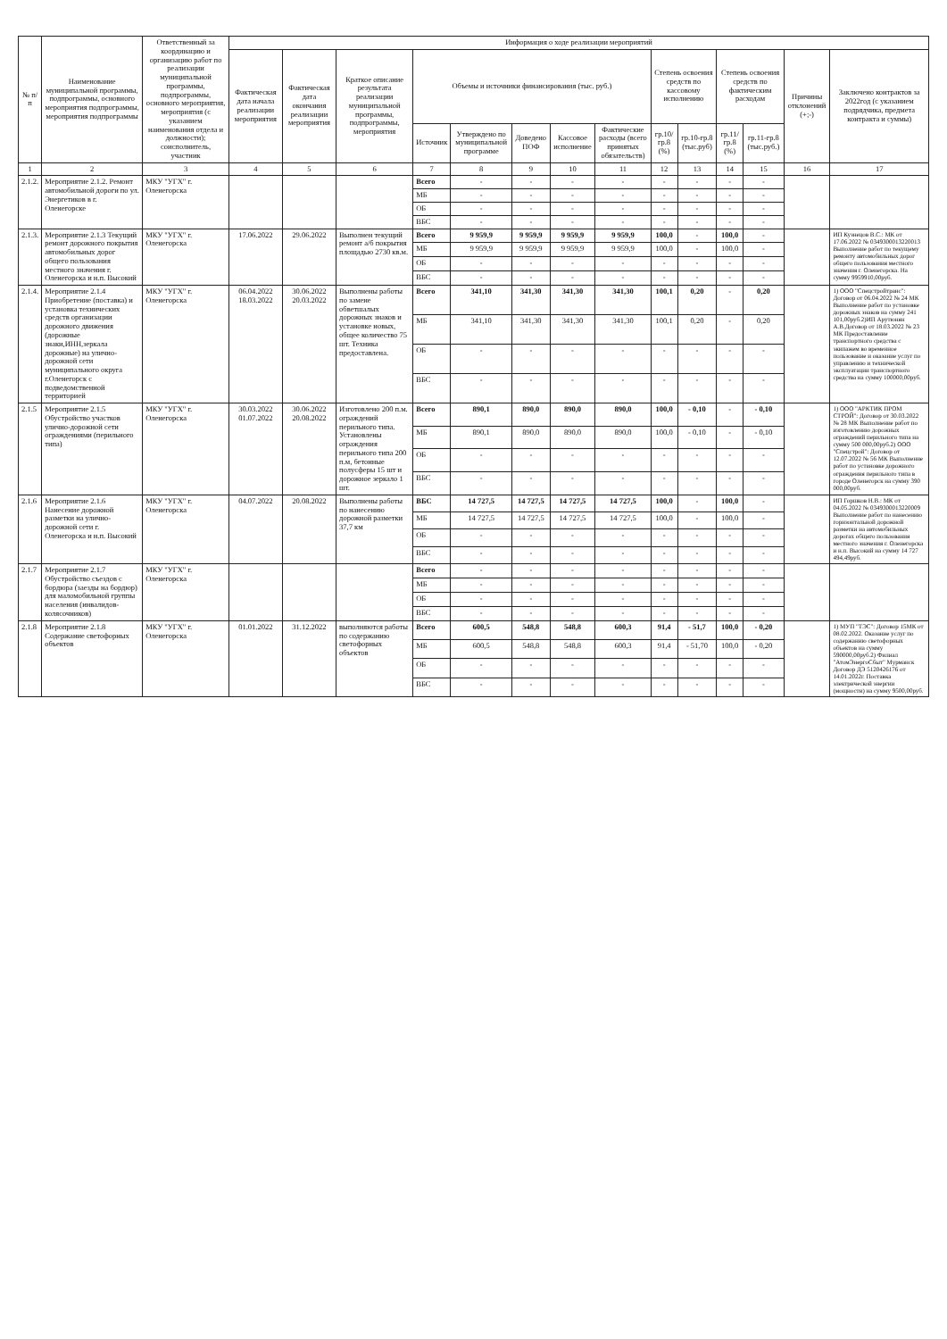| № п/п | Наименование муниципальной программы, подпрограммы, основного мероприятия подпрограммы, мероприятия подпрограммы | Ответственный за координацию и организацию работ по реализации муниципальной программы, подпрограммы, основного мероприятия, мероприятия (с указанием наименования отдела и должности); соисполнитель, участник | Информация о ходе реализации мероприятий | | | | | | | | | | | | | |
| --- | --- | --- | --- | --- | --- | --- | --- | --- | --- | --- | --- | --- | --- | --- | --- | --- |
| | | | Фактическая дата начала реализации мероприятия | Фактическая дата окончания реализации мероприятия | Краткое описание результата реализации муниципальной программы, подпрограммы, мероприятия | Объемы и источники финансирования (тыс. руб.) | | | | | Степень освоения средств по кассовому исполнению | | Степень освоения средств по фактическим расходам | | Причины отклонений (+;-) | Заключено контрактов за 2022год (с указанием подрядчика, предмета контракта и суммы) |
| | | | | | | Источник | Утверждено по муниципальной программе | Доведено ПОФ | Кассовое исполнение | Фактические расходы (всего принятых обязательств) | гр.10/гр.8 (%) | гр.10-гр.8 (тыс.руб) | гр.11/гр.8 (%) | гр.11-гр.8 (тыс.руб.) | | |
| 1 | 2 | 3 | 4 | 5 | 6 | 7 | 8 | 9 | 10 | 11 | 12 | 13 | 14 | 15 | 16 | 17 |
| 2.1.2. | Мероприятие 2.1.2. Ремонт автомобильной дороги по ул. Энергетиков в г. Оленегорске | МКУ "УГХ" г. Оленегорска | | | | Всего | - | - | - | - | - | - | - | - | | |
| | | | | | | МБ | - | - | - | - | - | - | - | - | | |
| | | | | | | ОБ | - | - | - | - | - | - | - | - | | |
| | | | | | | ВБС | - | - | - | - | - | - | - | - | | |
| 2.1.3. | Мероприятие 2.1.3 Текущий ремонт дорожного покрытия автомобильных дорог общего пользования местного значения г. Оленегорска и н.п. Высокий | МКУ "УГХ" г. Оленегорска | 17.06.2022 | 29.06.2022 | Выполнен текущий ремонт а/б покрытия площадью 2730 кв.м. | Всего | 9 959,9 | 9 959,9 | 9 959,9 | 9 959,9 | 100,0 | - | 100,0 | - | | ИП Кузнецов В.С.: МК от 17.06.2022 № 0349300013220013 Выполнение работ по текущему ремонту автомобильных дорог общего пользования местного значения г. Оленегорска. На сумму 9959910,00руб. |
| | | | | | | МБ | 9 959,9 | 9 959,9 | 9 959,9 | 9 959,9 | 100,0 | - | 100,0 | - | | |
| | | | | | | ОБ | - | - | - | - | - | - | - | - | | |
| | | | | | | ВБС | - | - | - | - | - | - | - | - | | |
| 2.1.4. | Мероприятие 2.1.4 Приобретение (поставка) и установка технических средств организации дорожного движения (дорожные знаки,ИНН,зеркала дорожные) на улично-дорожной сети муниципального округа г.Оленегорск с подведомственной территорией | МКУ "УГХ" г. Оленегорска | 06.04.2022 18.03.2022 | 30.06.2022 20.03.2022 | Выполнены работы по замене обветшалых дорожных знаков и установке новых, общее количество 75 шт. Техника предоставлена. | Всего | 341,10 | 341,30 | 341,30 | 341,30 | 100,1 | 0,20 | - | 0,20 | | 1) ООО "Спецстройтранс": Договор от 06.04.2022 № 24 МК Выполнение работ по установке дорожных знаков на сумму 241 101,00руб.2)ИП Арутюнян А.В.Договор от 18.03.2022 № 23 МК Предоставление транспортного средства с экипажем во временное пользование и оказание услуг по управлению и технической эксплуатации транспортного средства на сумму 100000,00руб. |
| | | | | | | МБ | 341,10 | 341,30 | 341,30 | 341,30 | 100,1 | 0,20 | - | 0,20 | | |
| | | | | | | ОБ | - | - | - | - | - | - | - | - | | |
| | | | | | | ВБС | - | - | - | - | - | - | - | - | | |
| 2.1.5 | Мероприятие 2.1.5 Обустройство участков улично-дорожной сети ограждениями (перильного типа) | МКУ "УГХ" г. Оленегорска | 30.03.2022 01.07.2022 | 30.06.2022 20.08.2022 | Изготовлено 200 п.м. ограждений перильного типа. Установлены ограждения перильного типа 200 п.м, бетонные полусферы 15 шт и дорожное зеркало 1 шт. | Всего | 890,1 | 890,0 | 890,0 | 890,0 | 100,0 | - 0,10 | - | - 0,10 | | 1) ООО "АРКТИК ПРОМ СТРОЙ": Договор от 30.03.2022 № 28 МК Выполнение работ по изготовлению дорожных ограждений перильного типа на сумму 500 000,00руб.2) ООО "Спецстрой": Договор от 12.07.2022 № 56 МК Выполнение работ по установке дорожного ограждения перильного типа в городе Оленегорск на сумму 390 000,00руб. |
| | | | | | | МБ | 890,1 | 890,0 | 890,0 | 890,0 | 100,0 | - 0,10 | - | - 0,10 | | |
| | | | | | | ОБ | - | - | - | - | - | - | - | - | | |
| | | | | | | ВБС | - | - | - | - | - | - | - | - | | |
| 2.1.6 | Мероприятие 2.1.6 Нанесение дорожной разметки на улично-дорожной сети г. Оленегорска и н.п. Высокий | МКУ "УГХ" г. Оленегорска | 04.07.2022 | 20.08.2022 | Выполнены работы по нанесению дорожной разметки 37,7 км | ВБС | 14 727,5 | 14 727,5 | 14 727,5 | 14 727,5 | 100,0 | - | 100,0 | - | | ИП Горшков Н.В.: МК от 04.05.2022 № 0349300013220009 Выполнение работ по нанесению горизонтальной дорожной разметки на автомобильных дорогах общего пользования местного значения г. Оленегорска и н.п. Высокий на сумму 14 727 494,49руб. |
| | | | | | | МБ | 14 727,5 | 14 727,5 | 14 727,5 | 14 727,5 | 100,0 | - | 100,0 | - | | |
| | | | | | | ОБ | - | - | - | - | - | - | - | - | | |
| | | | | | | ВБС | - | - | - | - | - | - | - | - | | |
| 2.1.7 | Мероприятие 2.1.7 Обустройство съездов с бордюра (заезды на бордюр) для маломобильной группы населения (инвалидов-колясочников) | МКУ "УГХ" г. Оленегорска | | | | Всего | - | - | - | - | - | - | - | - | | |
| | | | | | | МБ | - | - | - | - | - | - | - | - | | |
| | | | | | | ОБ | - | - | - | - | - | - | - | - | | |
| | | | | | | ВБС | - | - | - | - | - | - | - | - | | |
| 2.1.8 | Мероприятие 2.1.8 Содержание светофорных объектов | МКУ "УГХ" г. Оленегорска | 01.01.2022 | 31.12.2022 | выполняются работы по содержанию светофорных объектов | Всего | 600,5 | 548,8 | 548,8 | 600,3 | 91,4 | - 51,7 | 100,0 | - 0,20 | | 1) МУП "ТЭС": Договор 15МК от 08.02.2022. Оказание услуг по содержанию светофорных объектов на сумму 590000,00руб.2) Филиал "АтомЭнергоСбыт" Мурманск Договор ДЭ 5120426176 от 14.01.2022г. Поставка электрической энергии (мощности) на сумму 9500,00руб. |
| | | | | | | МБ | 600,5 | 548,8 | 548,8 | 600,3 | 91,4 | - 51,70 | 100,0 | - 0,20 | | |
| | | | | | | ОБ | - | - | - | - | - | - | - | - | | |
| | | | | | | ВБС | - | - | - | - | - | - | - | - | | |